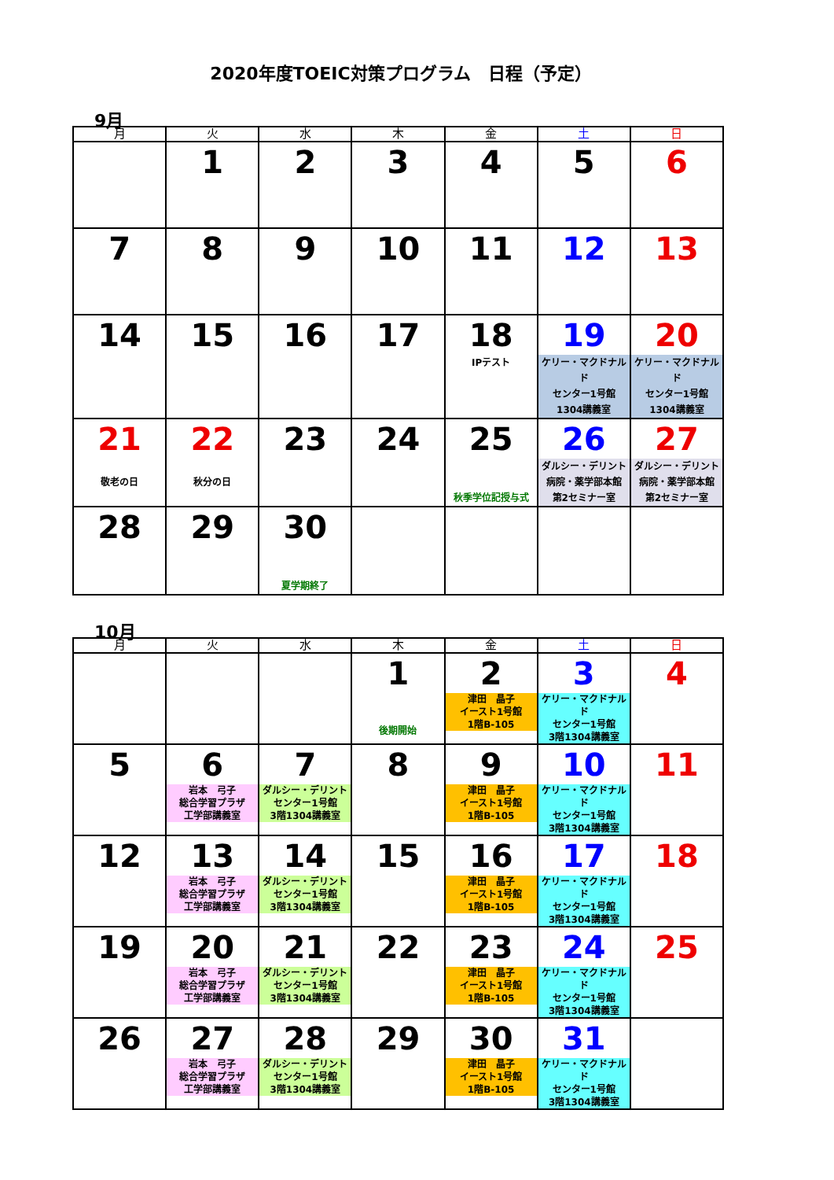2020年度TOEIC対策プログラム　日程（予定）
9月
| 月 | 火 | 水 | 木 | 金 | 土 | 日 |
| --- | --- | --- | --- | --- | --- | --- |
| | 1 | 2 | 3 | 4 | 5 | 6 |
| 7 | 8 | 9 | 10 | 11 | 12 | 13 |
| 14 | 15 | 16 | 17 | 18 IPテスト | 19 ケリー・マクドナルド センター1号館 1304講義室 | 20 ケリー・マクドナルド センター1号館 1304講義室 |
| 21 敬老の日 | 22 秋分の日 | 23 | 24 | 25 秋季学位記授与式 | 26 ダルシー・デリント 病院・薬学部本館 第2セミナー室 | 27 ダルシー・デリント 病院・薬学部本館 第2セミナー室 |
| 28 | 29 | 30 夏学期終了 | | | | |
10月
| 月 | 火 | 水 | 木 | 金 | 土 | 日 |
| --- | --- | --- | --- | --- | --- | --- |
| | | | 1 後期開始 | 2 津田 晶子 イースト1号館 1階B-105 | 3 ケリー・マクドナルド センター1号館 3階1304講義室 | 4 |
| 5 | 6 岩本 弓子 総合学習プラザ 工学部講義室 | 7 ダルシー・デリント センター1号館 3階1304講義室 | 8 | 9 津田 晶子 イースト1号館 1階B-105 | 10 ケリー・マクドナルド センター1号館 3階1304講義室 | 11 |
| 12 | 13 岩本 弓子 総合学習プラザ 工学部講義室 | 14 ダルシー・デリント センター1号館 3階1304講義室 | 15 | 16 津田 晶子 イースト1号館 1階B-105 | 17 ケリー・マクドナルド センター1号館 3階1304講義室 | 18 |
| 19 | 20 岩本 弓子 総合学習プラザ 工学部講義室 | 21 ダルシー・デリント センター1号館 3階1304講義室 | 22 | 23 津田 晶子 イースト1号館 1階B-105 | 24 ケリー・マクドナルド センター1号館 3階1304講義室 | 25 |
| 26 | 27 岩本 弓子 総合学習プラザ 工学部講義室 | 28 ダルシー・デリント センター1号館 3階1304講義室 | 29 | 30 津田 晶子 イースト1号館 1階B-105 | 31 ケリー・マクドナルド センター1号館 3階1304講義室 | |